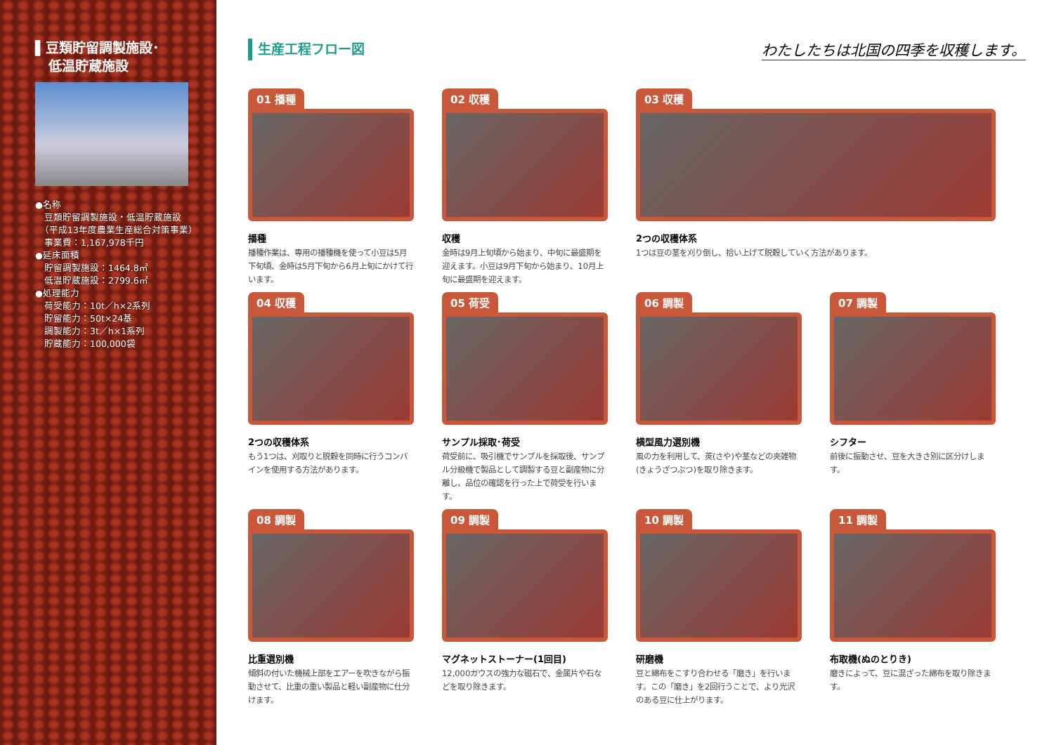▌豆類貯留調製施設･
　低温貯蔵施設
●名称
　豆類貯留調製施設・低温貯蔵施設
　（平成13年度農業生産総合対策事業）
　事業費：1,167,978千円
●延床面積
　貯留調製施設：1464.8㎡
　低温貯蔵施設：2799.6㎡
●処理能力
　荷受能力：10t／h×2系列
　貯留能力：50t×24基
　調製能力：3t／h×1系列
　貯蔵能力：100,000袋
生産工程フロー図 わたしたちは北国の四季を収穫します。
01 播種
播種
播種作業は、専用の播種機を使って小豆は5月下旬頃、金時は5月下旬から6月上旬にかけて行います。
02 収穫
収穫
金時は9月上旬頃から始まり、中旬に最盛期を迎えます。小豆は9月下旬から始まり、10月上旬に最盛期を迎えます。
03 収穫
2つの収穫体系
1つは豆の茎を刈り倒し、拾い上げて脱穀していく方法があります。
04 収穫
2つの収穫体系
もう1つは、刈取りと脱穀を同時に行うコンバインを使用する方法があります。
05 荷受
サンプル採取･荷受
荷受前に、吸引機でサンプルを採取後、サンプル分級機で製品として調製する豆と副産物に分離し、品位の確認を行った上で荷受を行います。
06 調製
横型風力選別機
風の力を利用して、莢(さや)や茎などの夾雑物(きょうざつぶつ)を取り除きます。
07 調製
シフター
前後に振動させ、豆を大きさ別に区分けします。
08 調製
比重選別機
傾斜の付いた機械上部をエアーを吹きながら振動させて、比重の重い製品と軽い副産物に仕分けます。
09 調製
マグネットストーナー(1回目)
12,000ガウスの強力な磁石で、金属片や石などを取り除きます。
10 調製
研磨機
豆と綿布をこすり合わせる「磨き」を行います。この「磨き」を2回行うことで、より光沢のある豆に仕上がります。
11 調製
布取機(ぬのとりき)
磨きによって、豆に混ざった綿布を取り除きます。